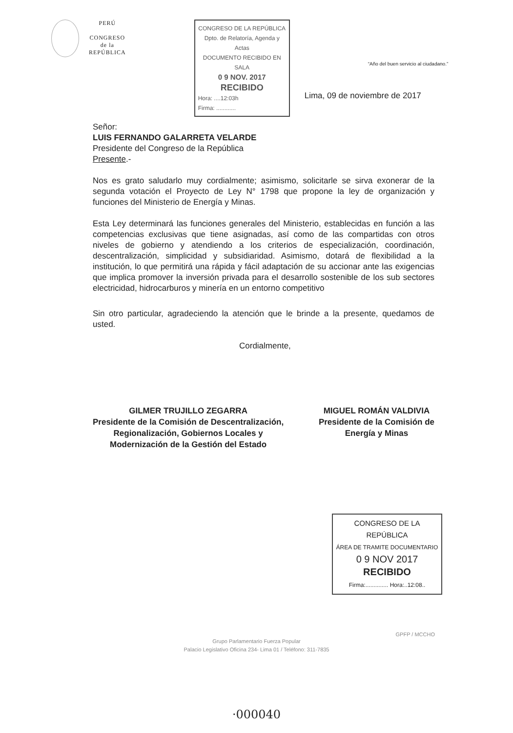PERÚ
CONGRESO
de la
REPÚBLICA
CONGRESO DE LA REPÚBLICA
Dpto. de Relatoría, Agenda y Actas
DOCUMENTO RECIBIDO EN SALA
0 9 NOV. 2017
RECIBIDO
Hora: ....12:03h
Firma: ............
“Año del buen servicio al ciudadano.”
Lima, 09 de noviembre de 2017
Señor:
LUIS FERNANDO GALARRETA VELARDE
Presidente del Congreso de la República
Presente.-
Nos es grato saludarlo muy cordialmente; asimismo, solicitarle se sirva exonerar de la segunda votación el Proyecto de Ley N° 1798 que propone la ley de organización y funciones del Ministerio de Energía y Minas.
Esta Ley determinará las funciones generales del Ministerio, establecidas en función a las competencias exclusivas que tiene asignadas, así como de las compartidas con otros niveles de gobierno y atendiendo a los criterios de especialización, coordinación, descentralización, simplicidad y subsidiaridad. Asimismo, dotará de flexibilidad a la institución, lo que permitirá una rápida y fácil adaptación de su accionar ante las exigencias que implica promover la inversión privada para el desarrollo sostenible de los sub sectores electricidad, hidrocarburos y minería en un entorno competitivo
Sin otro particular, agradeciendo la atención que le brinde a la presente, quedamos de usted.
Cordialmente,
GILMER TRUJILLO ZEGARRA
Presidente de la Comisión de Descentralización,
Regionalización, Gobiernos Locales y
Modernización de la Gestión del Estado
MIGUEL ROMÁN VALDIVIA
Presidente de la Comisión de
Energía y Minas
CONGRESO DE LA REPÚBLICA
ÁREA DE TRAMITE DOCUMENTARIO
0 9 NOV 2017
RECIBIDO
Firma:.............. Hora:..12:08..
GPFP / MCCHO
Grupo Parlamentario Fuerza Popular
Palacio Legislativo Oficina 234- Lima 01 / Teléfono: 311-7835
·000040